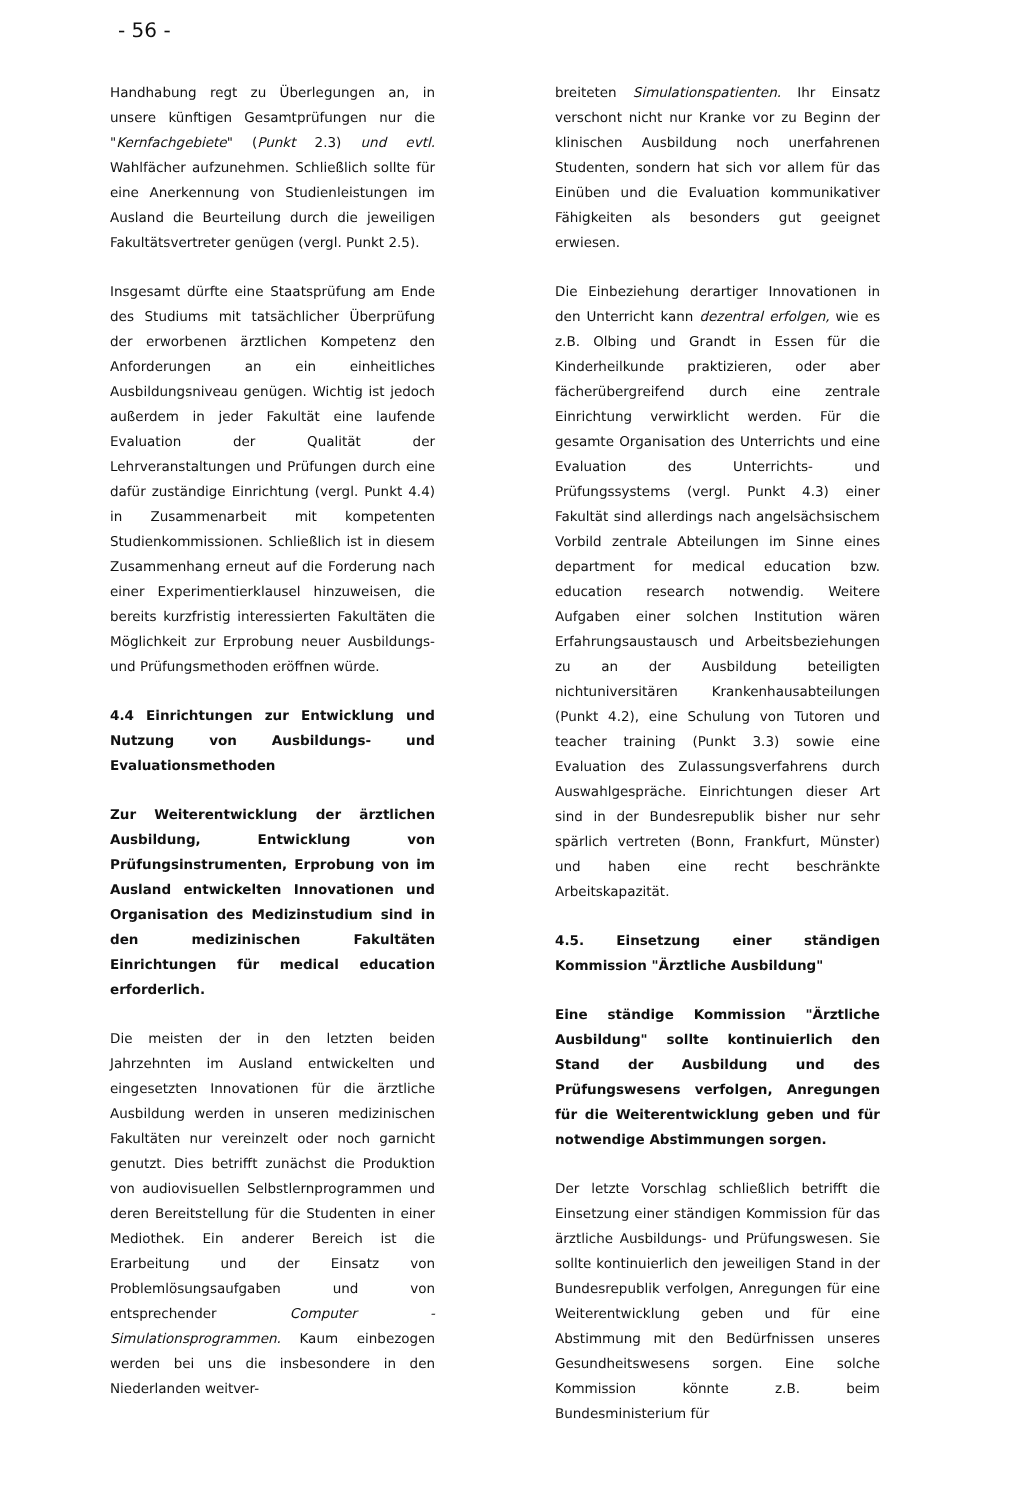- 56 -
Handhabung regt zu Überlegungen an, in unsere künftigen Gesamtprüfungen nur die "Kernfachgebiete" (Punkt 2.3) und evtl. Wahlfächer aufzunehmen. Schließlich sollte für eine Anerkennung von Studienleistungen im Ausland die Beurteilung durch die jeweiligen Fakultätsvertreter genügen (vergl. Punkt 2.5).
Insgesamt dürfte eine Staatsprüfung am Ende des Studiums mit tatsächlicher Überprüfung der erworbenen ärztlichen Kompetenz den Anforderungen an ein einheitliches Ausbildungsniveau genügen. Wichtig ist jedoch außerdem in jeder Fakultät eine laufende Evaluation der Qualität der Lehrveranstaltungen und Prüfungen durch eine dafür zuständige Einrichtung (vergl. Punkt 4.4) in Zusammenarbeit mit kompetenten Studienkommissionen. Schließlich ist in diesem Zusammenhang erneut auf die Forderung nach einer Experimentierklausel hinzuweisen, die bereits kurzfristig interessierten Fakultäten die Möglichkeit zur Erprobung neuer Ausbildungs- und Prüfungsmethoden eröffnen würde.
4.4 Einrichtungen zur Entwicklung und Nutzung von Ausbildungs- und Evaluationsmethoden
Zur Weiterentwicklung der ärztlichen Ausbildung, Entwicklung von Prüfungsinstrumenten, Erprobung von im Ausland entwickelten Innovationen und Organisation des Medizinstudium sind in den medizinischen Fakultäten Einrichtungen für medical education erforderlich.
Die meisten der in den letzten beiden Jahrzehnten im Ausland entwickelten und eingesetzten Innovationen für die ärztliche Ausbildung werden in unseren medizinischen Fakultäten nur vereinzelt oder noch garnicht genutzt. Dies betrifft zunächst die Produktion von audiovisuellen Selbstlernprogrammen und deren Bereitstellung für die Studenten in einer Mediothek. Ein anderer Bereich ist die Erarbeitung und der Einsatz von Problemlösungsaufgaben und von entsprechender Computer - Simulationsprogrammen. Kaum einbezogen werden bei uns die insbesondere in den Niederlanden weitver-
breiteten Simulationspatienten. Ihr Einsatz verschont nicht nur Kranke vor zu Beginn der klinischen Ausbildung noch unerfahrenen Studenten, sondern hat sich vor allem für das Einüben und die Evaluation kommunikativer Fähigkeiten als besonders gut geeignet erwiesen.
Die Einbeziehung derartiger Innovationen in den Unterricht kann dezentral erfolgen, wie es z.B. Olbing und Grandt in Essen für die Kinderheilkunde praktizieren, oder aber fächerübergreifend durch eine zentrale Einrichtung verwirklicht werden. Für die gesamte Organisation des Unterrichts und eine Evaluation des Unterrichts- und Prüfungssystems (vergl. Punkt 4.3) einer Fakultät sind allerdings nach angelsächsischem Vorbild zentrale Abteilungen im Sinne eines department for medical education bzw. education research notwendig. Weitere Aufgaben einer solchen Institution wären Erfahrungsaustausch und Arbeitsbeziehungen zu an der Ausbildung beteiligten nichtuniversitären Krankenhausabteilungen (Punkt 4.2), eine Schulung von Tutoren und teacher training (Punkt 3.3) sowie eine Evaluation des Zulassungsverfahrens durch Auswahlgespräche. Einrichtungen dieser Art sind in der Bundesrepublik bisher nur sehr spärlich vertreten (Bonn, Frankfurt, Münster) und haben eine recht beschränkte Arbeitskapazität.
4.5. Einsetzung einer ständigen Kommission "Ärztliche Ausbildung"
Eine ständige Kommission "Ärztliche Ausbildung" sollte kontinuierlich den Stand der Ausbildung und des Prüfungswesens verfolgen, Anregungen für die Weiterentwicklung geben und für notwendige Abstimmungen sorgen.
Der letzte Vorschlag schließlich betrifft die Einsetzung einer ständigen Kommission für das ärztliche Ausbildungs- und Prüfungswesen. Sie sollte kontinuierlich den jeweiligen Stand in der Bundesrepublik verfolgen, Anregungen für eine Weiterentwicklung geben und für eine Abstimmung mit den Bedürfnissen unseres Gesundheitswesens sorgen. Eine solche Kommission könnte z.B. beim Bundesministerium für